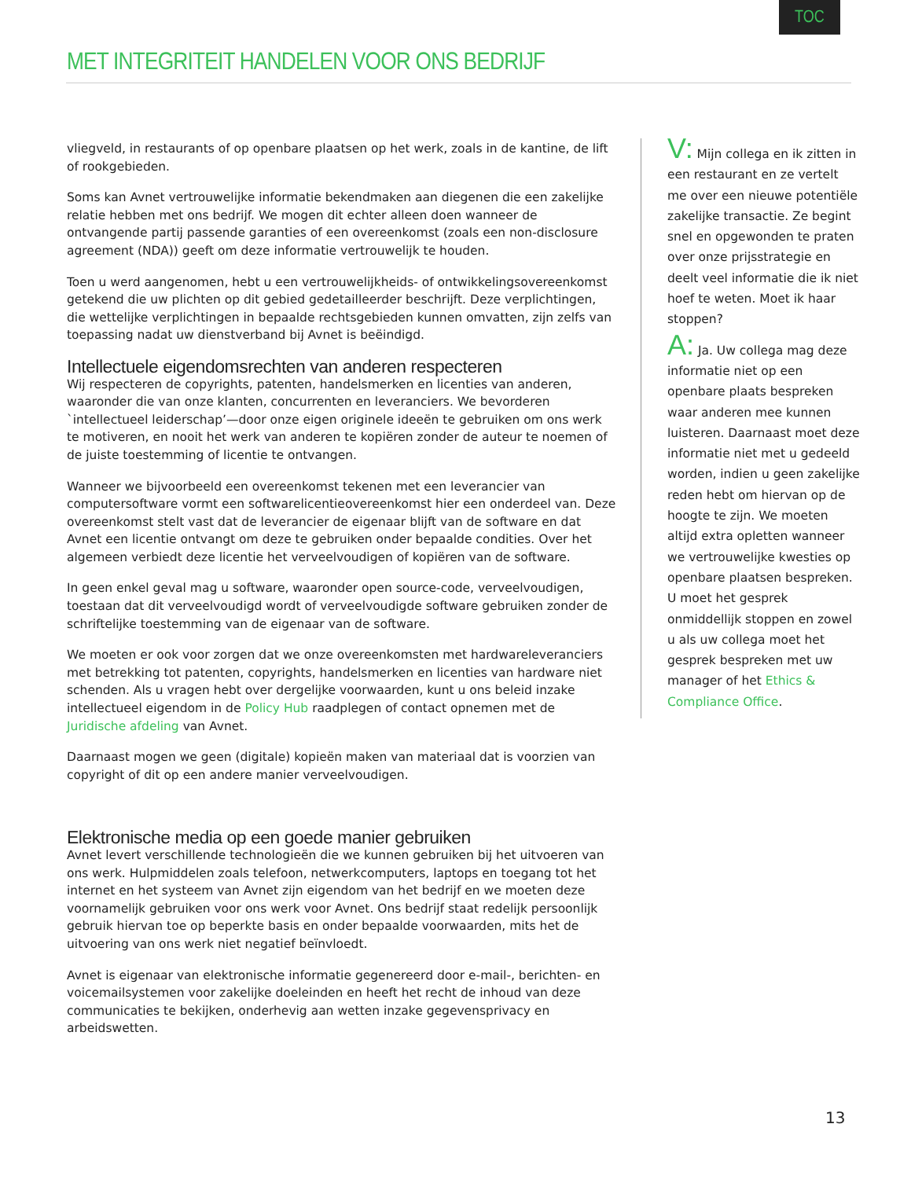TOC
MET INTEGRITEIT HANDELEN VOOR ONS BEDRIJF
vliegveld, in restaurants of op openbare plaatsen op het werk, zoals in de kantine, de lift of rookgebieden.
Soms kan Avnet vertrouwelijke informatie bekendmaken aan diegenen die een zakelijke relatie hebben met ons bedrijf. We mogen dit echter alleen doen wanneer de ontvangende partij passende garanties of een overeenkomst (zoals een non-disclosure agreement (NDA)) geeft om deze informatie vertrouwelijk te houden.
Toen u werd aangenomen, hebt u een vertrouwelijkheids- of ontwikkelingsovereenkomst getekend die uw plichten op dit gebied gedetailleerder beschrijft. Deze verplichtingen, die wettelijke verplichtingen in bepaalde rechtsgebieden kunnen omvatten, zijn zelfs van toepassing nadat uw dienstverband bij Avnet is beëindigd.
Intellectuele eigendomsrechten van anderen respecteren
Wij respecteren de copyrights, patenten, handelsmerken en licenties van anderen, waaronder die van onze klanten, concurrenten en leveranciers. We bevorderen `intellectueel leiderschap’—door onze eigen originele ideeën te gebruiken om ons werk te motiveren, en nooit het werk van anderen te kopiëren zonder de auteur te noemen of de juiste toestemming of licentie te ontvangen.
Wanneer we bijvoorbeeld een overeenkomst tekenen met een leverancier van computersoftware vormt een softwarelicentieovereenkomst hier een onderdeel van. Deze overeenkomst stelt vast dat de leverancier de eigenaar blijft van de software en dat Avnet een licentie ontvangt om deze te gebruiken onder bepaalde condities. Over het algemeen verbiedt deze licentie het verveelvoudigen of kopiëren van de software.
In geen enkel geval mag u software, waaronder open source-code, verveelvoudigen, toestaan dat dit verveelvoudigd wordt of verveelvoudigde software gebruiken zonder de schriftelijke toestemming van de eigenaar van de software.
We moeten er ook voor zorgen dat we onze overeenkomsten met hardwareleveranciers met betrekking tot patenten, copyrights, handelsmerken en licenties van hardware niet schenden. Als u vragen hebt over dergelijke voorwaarden, kunt u ons beleid inzake intellectueel eigendom in de Policy Hub raadplegen of contact opnemen met de Juridische afdeling van Avnet.
Daarnaast mogen we geen (digitale) kopieën maken van materiaal dat is voorzien van copyright of dit op een andere manier verveelvoudigen.
Elektronische media op een goede manier gebruiken
Avnet levert verschillende technologieën die we kunnen gebruiken bij het uitvoeren van ons werk. Hulpmiddelen zoals telefoon, netwerkcomputers, laptops en toegang tot het internet en het systeem van Avnet zijn eigendom van het bedrijf en we moeten deze voornamelijk gebruiken voor ons werk voor Avnet. Ons bedrijf staat redelijk persoonlijk gebruik hiervan toe op beperkte basis en onder bepaalde voorwaarden, mits het de uitvoering van ons werk niet negatief beïnvloedt.
Avnet is eigenaar van elektronische informatie gegenereerd door e-mail-, berichten- en voicemailsystemen voor zakelijke doeleinden en heeft het recht de inhoud van deze communicaties te bekijken, onderhevig aan wetten inzake gegevensprivacy en arbeidswetten.
V: Mijn collega en ik zitten in een restaurant en ze vertelt me over een nieuwe potentiële zakelijke transactie. Ze begint snel en opgewonden te praten over onze prijsstrategie en deelt veel informatie die ik niet hoef te weten. Moet ik haar stoppen?
A: Ja. Uw collega mag deze informatie niet op een openbare plaats bespreken waar anderen mee kunnen luisteren. Daarnaast moet deze informatie niet met u gedeeld worden, indien u geen zakelijke reden hebt om hiervan op de hoogte te zijn. We moeten altijd extra opletten wanneer we vertrouwelijke kwesties op openbare plaatsen bespreken. U moet het gesprek onmiddellijk stoppen en zowel u als uw collega moet het gesprek bespreken met uw manager of het Ethics & Compliance Office.
13